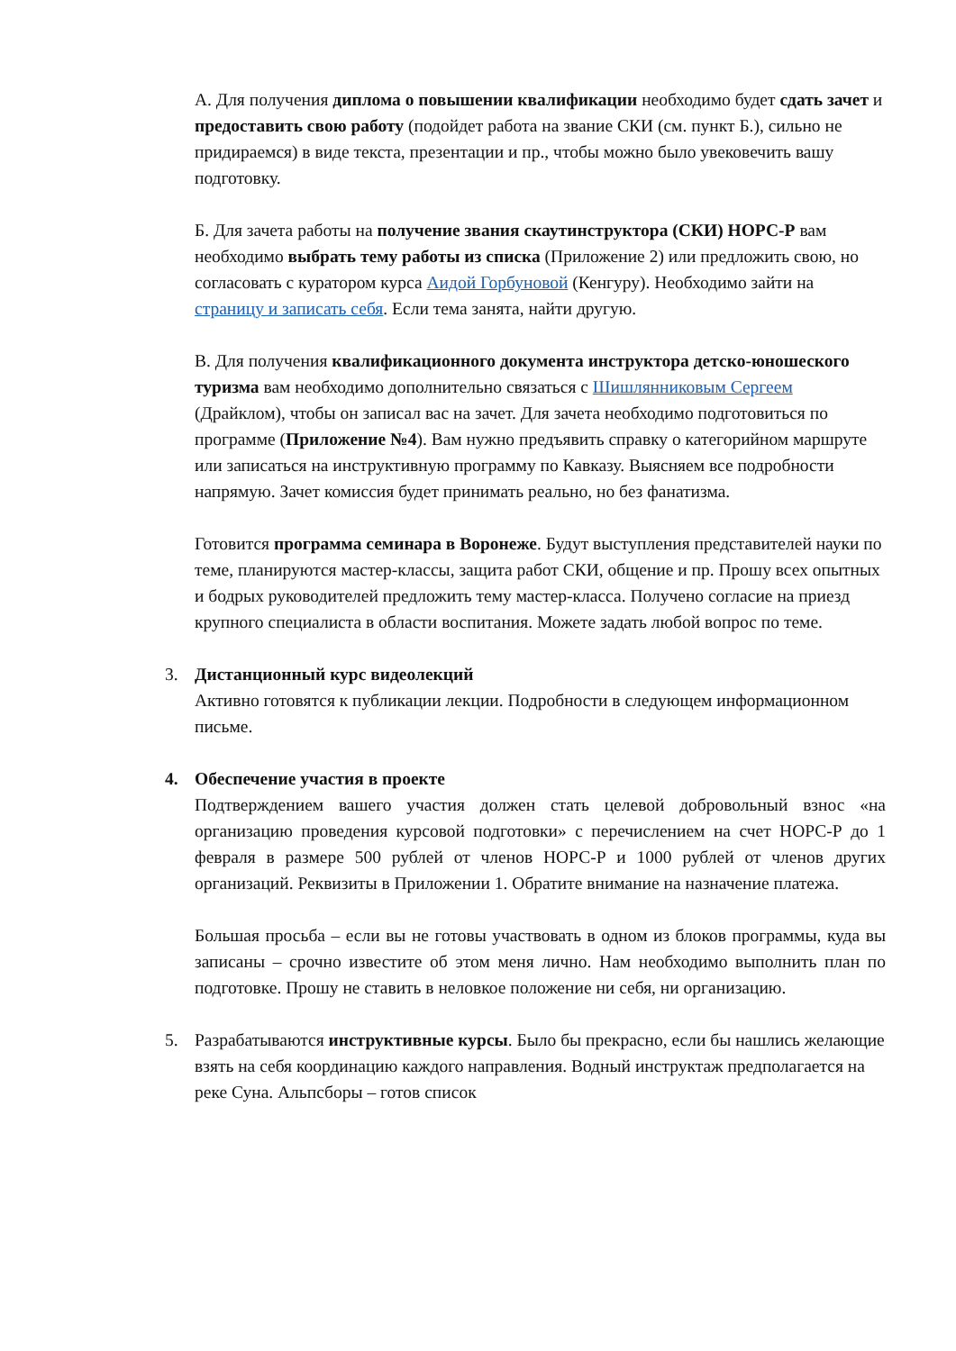А. Для получения диплома о повышении квалификации необходимо будет сдать зачет и предоставить свою работу (подойдет работа на звание СКИ (см. пункт Б.), сильно не придираемся) в виде текста, презентации и пр., чтобы можно было увековечить вашу подготовку.
Б. Для зачета работы на получение звания скаутинструктора (СКИ) НОРС-Р вам необходимо выбрать тему работы из списка (Приложение 2) или предложить свою, но согласовать с куратором курса Аидой Горбуновой (Кенгуру). Необходимо зайти на страницу и записать себя. Если тема занята, найти другую.
В. Для получения квалификационного документа инструктора детско-юношеского туризма вам необходимо дополнительно связаться с Шишлянниковым Сергеем (Драйклом), чтобы он записал вас на зачет. Для зачета необходимо подготовиться по программе (Приложение №4). Вам нужно предъявить справку о категорийном маршруте или записаться на инструктивную программу по Кавказу. Выясняем все подробности напрямую. Зачет комиссия будет принимать реально, но без фанатизма.
Готовится программа семинара в Воронеже. Будут выступления представителей науки по теме, планируются мастер-классы, защита работ СКИ, общение и пр. Прошу всех опытных и бодрых руководителей предложить тему мастер-класса. Получено согласие на приезд крупного специалиста в области воспитания. Можете задать любой вопрос по теме.
3. Дистанционный курс видеолекций
Активно готовятся к публикации лекции. Подробности в следующем информационном письме.
4. Обеспечение участия в проекте
Подтверждением вашего участия должен стать целевой добровольный взнос «на организацию проведения курсовой подготовки» с перечислением на счет НОРС-Р до 1 февраля в размере 500 рублей от членов НОРС-Р и 1000 рублей от членов других организаций. Реквизиты в Приложении 1. Обратите внимание на назначение платежа.
Большая просьба – если вы не готовы участвовать в одном из блоков программы, куда вы записаны – срочно известите об этом меня лично. Нам необходимо выполнить план по подготовке. Прошу не ставить в неловкое положение ни себя, ни организацию.
5. Разрабатываются инструктивные курсы. Было бы прекрасно, если бы нашлись желающие взять на себя координацию каждого направления. Водный инструктаж предполагается на реке Суна. Альпсборы – готов список